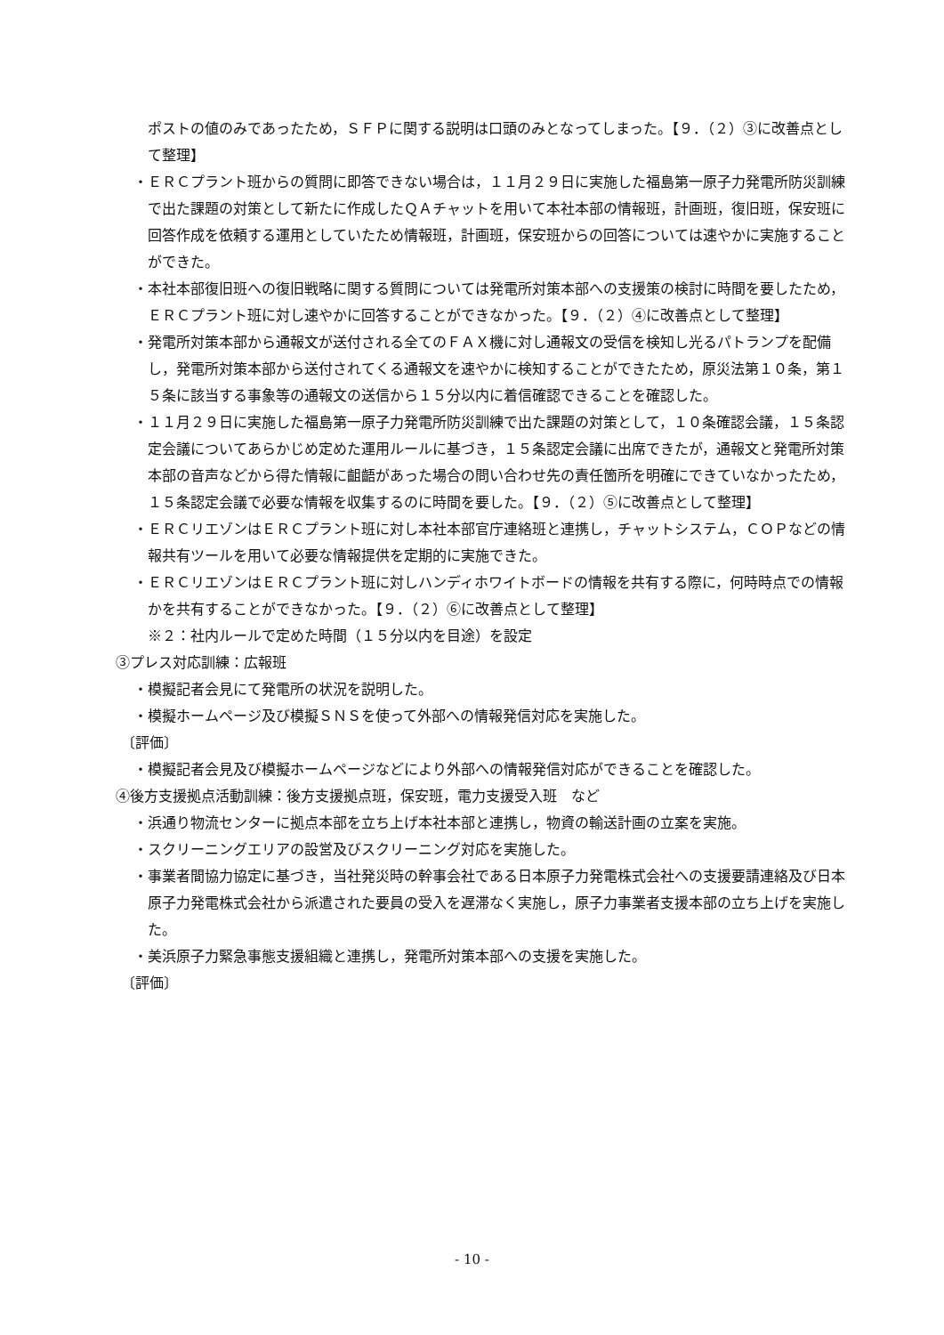ポストの値のみであったため，ＳＦＰに関する説明は口頭のみとなってしまった。【９．（２）③に改善点として整理】
・ＥＲＣプラント班からの質問に即答できない場合は，１１月２９日に実施した福島第一原子力発電所防災訓練で出た課題の対策として新たに作成したＱＡチャットを用いて本社本部の情報班，計画班，復旧班，保安班に回答作成を依頼する運用としていたため情報班，計画班，保安班からの回答については速やかに実施することができた。
・本社本部復旧班への復旧戦略に関する質問については発電所対策本部への支援策の検討に時間を要したため，ＥＲＣプラント班に対し速やかに回答することができなかった。【９．（２）④に改善点として整理】
・発電所対策本部から通報文が送付される全てのＦＡＸ機に対し通報文の受信を検知し光るパトランプを配備し，発電所対策本部から送付されてくる通報文を速やかに検知することができたため，原災法第１０条，第１５条に該当する事象等の通報文の送信から１５分以内に着信確認できることを確認した。
・１１月２９日に実施した福島第一原子力発電所防災訓練で出た課題の対策として，１０条確認会議，１５条認定会議についてあらかじめ定めた運用ルールに基づき，１５条認定会議に出席できたが，通報文と発電所対策本部の音声などから得た情報に齟齬があった場合の問い合わせ先の責任箇所を明確にできていなかったため，１５条認定会議で必要な情報を収集するのに時間を要した。【９．（２）⑤に改善点として整理】
・ＥＲＣリエゾンはＥＲＣプラント班に対し本社本部官庁連絡班と連携し，チャットシステム，ＣＯＰなどの情報共有ツールを用いて必要な情報提供を定期的に実施できた。
・ＥＲＣリエゾンはＥＲＣプラント班に対しハンディホワイトボードの情報を共有する際に，何時時点での情報かを共有することができなかった。【９．（２）⑥に改善点として整理】
※２：社内ルールで定めた時間（１５分以内を目途）を設定
③プレス対応訓練：広報班
・模擬記者会見にて発電所の状況を説明した。
・模擬ホームページ及び模擬ＳＮＳを使って外部への情報発信対応を実施した。
〔評価〕
・模擬記者会見及び模擬ホームページなどにより外部への情報発信対応ができることを確認した。
④後方支援拠点活動訓練：後方支援拠点班，保安班，電力支援受入班　など
・浜通り物流センターに拠点本部を立ち上げ本社本部と連携し，物資の輸送計画の立案を実施。
・スクリーニングエリアの設営及びスクリーニング対応を実施した。
・事業者間協力協定に基づき，当社発災時の幹事会社である日本原子力発電株式会社への支援要請連絡及び日本原子力発電株式会社から派遣された要員の受入を遅滞なく実施し，原子力事業者支援本部の立ち上げを実施した。
・美浜原子力緊急事態支援組織と連携し，発電所対策本部への支援を実施した。
〔評価〕
- 10 -